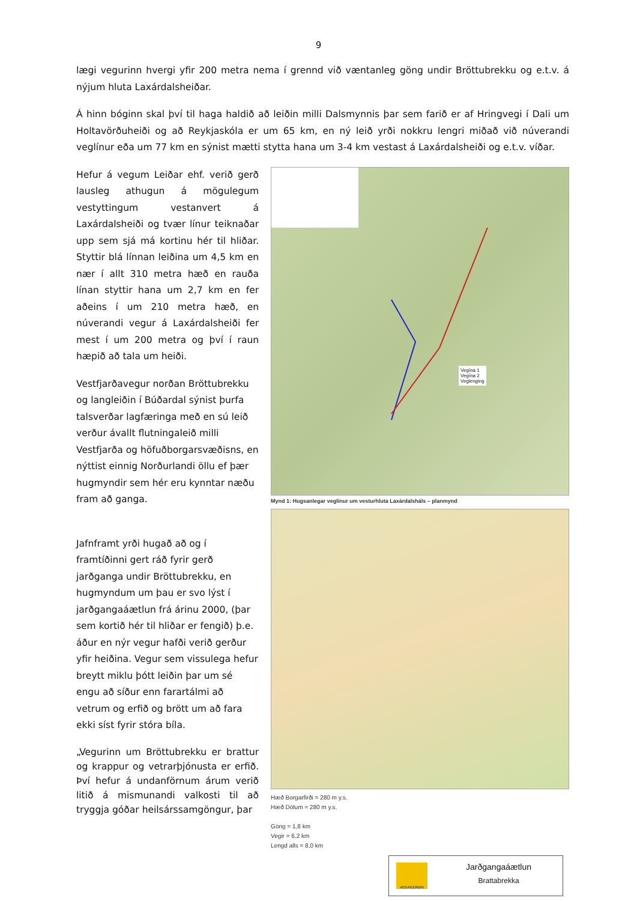9
lægi vegurinn hvergi yfir 200 metra nema í grennd við væntanleg göng undir Bröttubrekku og e.t.v. á nýjum hluta Laxárdalsheiðar.
Á hinn bóginn skal því til haga haldið að leiðin milli Dalsmynnis þar sem farið er af Hringvegi í Dali um Holtavörðuheiði og að Reykjaskóla er um 65 km, en ný leið yrði nokkru lengri miðað við núverandi veglínur eða um 77 km en sýnist mætti stytta hana um 3-4 km vestast á Laxárdalsheiði og e.t.v. víðar.
Hefur á vegum Leiðar ehf. verið gerð lausleg athugun á mögulegum vestyttingum vestanvert á Laxárdalsheiði og tvær línur teiknaðar upp sem sjá má kortinu hér til hliðar. Styttir blá línnan leiðina um 4,5 km en nær í allt 310 metra hæð en rauða línan styttir hana um 2,7 km en fer aðeins í um 210 metra hæð, en núverandi vegur á Laxárdalsheiði fer mest í um 200 metra og því í raun hæpið að tala um heiði.
Vestfjarðavegur norðan Bröttubrekku og langleiðin í Búðardal sýnist þurfa talsverðar lagfæringa með en sú leið verður ávallt flutningaleið milli Vestfjarða og höfuðborgarsvæðisns, en nýttist einnig Norðurlandi öllu ef þær hugmyndir sem hér eru kynntar næðu fram að ganga.
Jafnframt yrði hugað að og í framtíðinni gert ráð fyrir gerð jarðganga undir Bröttubrekku, en hugmyndum um þau er svo lýst í jarðgangaáætlun frá árinu 2000, (þar sem kortið hér til hliðar er fengið) þ.e. áður en nýr vegur hafði verið gerður yfir heiðina. Vegur sem vissulega hefur breytt miklu þótt leiðin þar um sé engu að síður enn farartálmi að vetrum og erfið og brött um að fara ekki síst fyrir stóra bíla.
„Vegurinn um Bröttubrekku er brattur og krappur og vetrarþjónusta er erfið. Því hefur á undanförnum árum verið litið á mismunandi valkosti til að tryggja góðar heilsárssamgöngur, þar
Vegína 1
Vegína 2
Veglenging
Mynd 1: Hugsanlegar veglínur um vesturhluta Laxárdalsháls – planmynd
Hæð Borgarfirði = 280 m y.s.
Hæð Dölum = 280 m y.s.
Göng = 1,8 km
Vegir = 6,2 km
Lengd alls = 8,0 km
VEGAGERÐIN
Jarðgangaáætlun
Brattabrekka